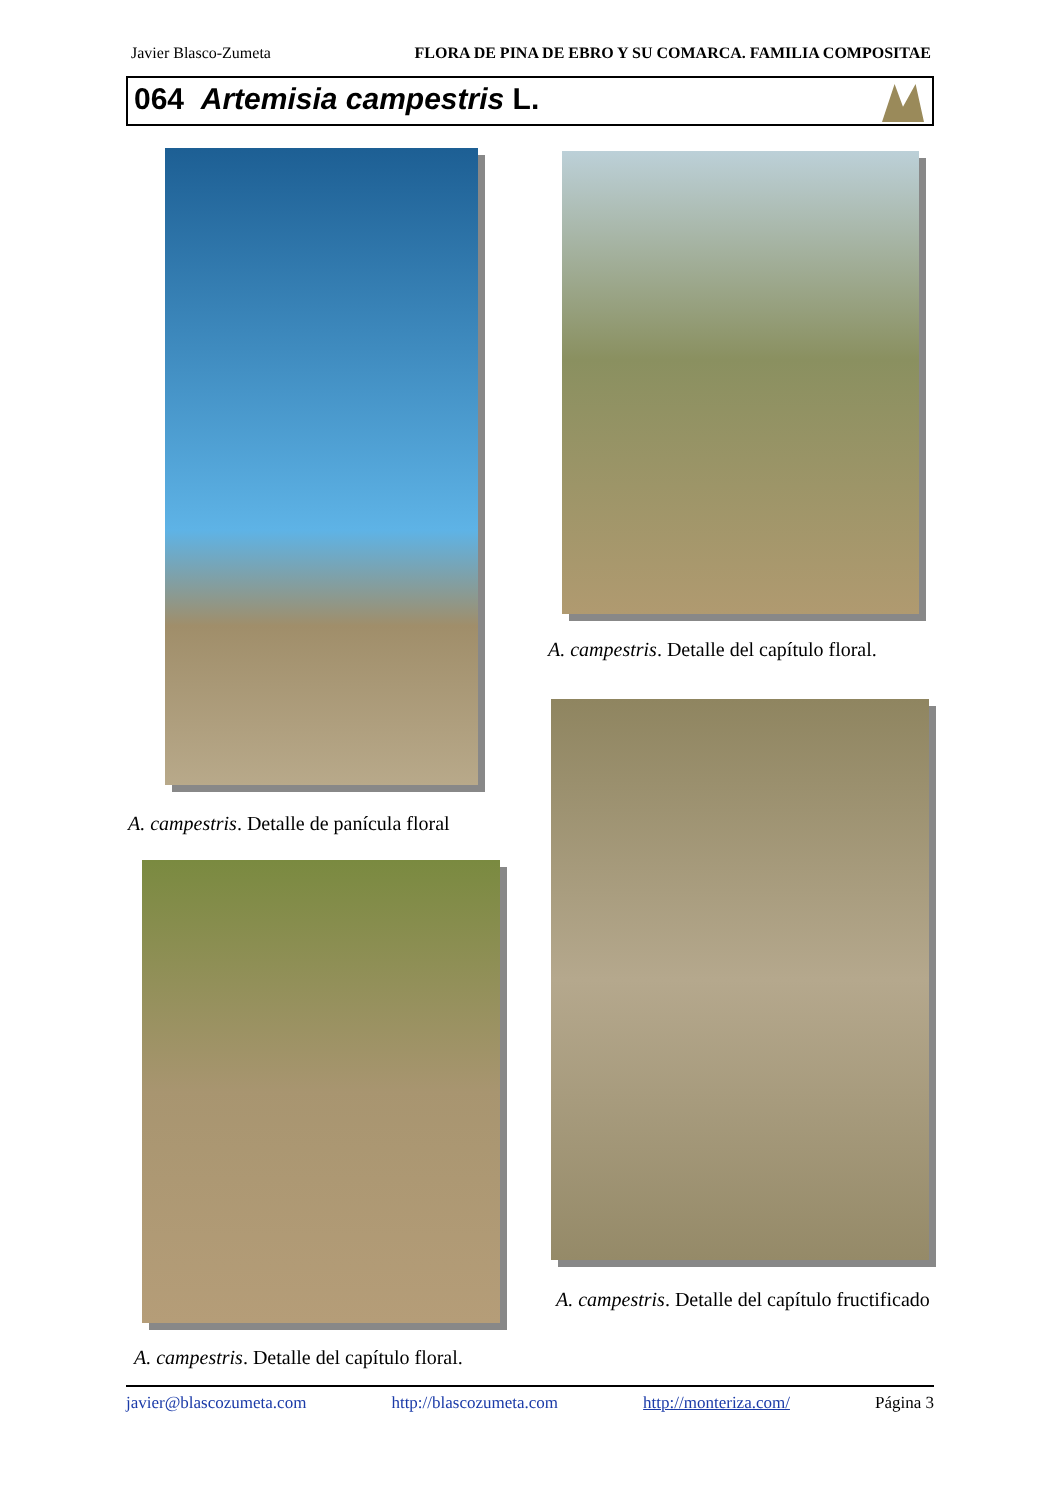Javier Blasco-Zumeta FLORA DE PINA DE EBRO Y SU COMARCA. FAMILIA COMPOSITAE
064 Artemisia campestris L.
A. campestris. Detalle de panícula floral
A. campestris. Detalle del capítulo floral.
A. campestris. Detalle del capítulo fructificado
A. campestris. Detalle del capítulo floral.
javier@blascozumeta.com http://blascozumeta.com http://monteriza.com/ Página 3